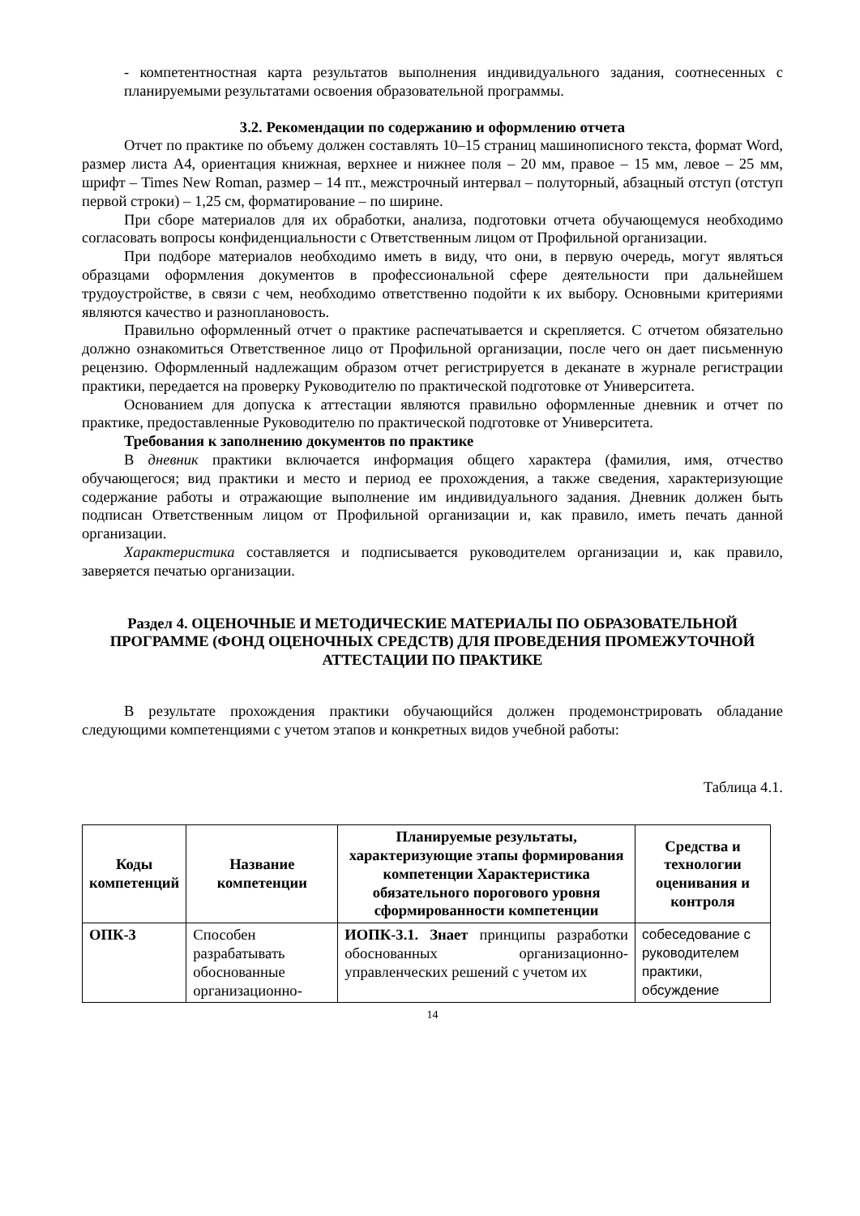- компетентностная карта результатов выполнения индивидуального задания, соотнесенных с планируемыми результатами освоения образовательной программы.
3.2. Рекомендации по содержанию и оформлению отчета
Отчет по практике по объему должен составлять 10–15 страниц машинописного текста, формат Word, размер листа А4, ориентация книжная, верхнее и нижнее поля – 20 мм, правое – 15 мм, левое – 25 мм, шрифт – Times New Roman, размер – 14 пт., межстрочный интервал – полуторный, абзацный отступ (отступ первой строки) – 1,25 см, форматирование – по ширине.
При сборе материалов для их обработки, анализа, подготовки отчета обучающемуся необходимо согласовать вопросы конфиденциальности с Ответственным лицом от Профильной организации.
При подборе материалов необходимо иметь в виду, что они, в первую очередь, могут являться образцами оформления документов в профессиональной сфере деятельности при дальнейшем трудоустройстве, в связи с чем, необходимо ответственно подойти к их выбору. Основными критериями являются качество и разноплановость.
Правильно оформленный отчет о практике распечатывается и скрепляется. С отчетом обязательно должно ознакомиться Ответственное лицо от Профильной организации, после чего он дает письменную рецензию. Оформленный надлежащим образом отчет регистрируется в деканате в журнале регистрации практики, передается на проверку Руководителю по практической подготовке от Университета.
Основанием для допуска к аттестации являются правильно оформленные дневник и отчет по практике, предоставленные Руководителю по практической подготовке от Университета.
Требования к заполнению документов по практике
В дневник практики включается информация общего характера (фамилия, имя, отчество обучающегося; вид практики и место и период ее прохождения, а также сведения, характеризующие содержание работы и отражающие выполнение им индивидуального задания. Дневник должен быть подписан Ответственным лицом от Профильной организации и, как правило, иметь печать данной организации.
Характеристика составляется и подписывается руководителем организации и, как правило, заверяется печатью организации.
Раздел 4. ОЦЕНОЧНЫЕ И МЕТОДИЧЕСКИЕ МАТЕРИАЛЫ ПО ОБРАЗОВАТЕЛЬНОЙ ПРОГРАММЕ (ФОНД ОЦЕНОЧНЫХ СРЕДСТВ) ДЛЯ ПРОВЕДЕНИЯ ПРОМЕЖУТОЧНОЙ АТТЕСТАЦИИ ПО ПРАКТИКЕ
В результате прохождения практики обучающийся должен продемонстрировать обладание следующими компетенциями с учетом этапов и конкретных видов учебной работы:
Таблица 4.1.
| Коды компетенций | Название компетенции | Планируемые результаты, характеризующие этапы формирования компетенции Характеристика обязательного порогового уровня сформированности компетенции | Средства и технологии оценивания и контроля |
| --- | --- | --- | --- |
| ОПК-3 | Способен разрабатывать обоснованные организационно- | ИОПК-3.1. Знает принципы разработки обоснованных организационно-управленческих решений с учетом их | собеседование с руководителем практики, обсуждение |
14